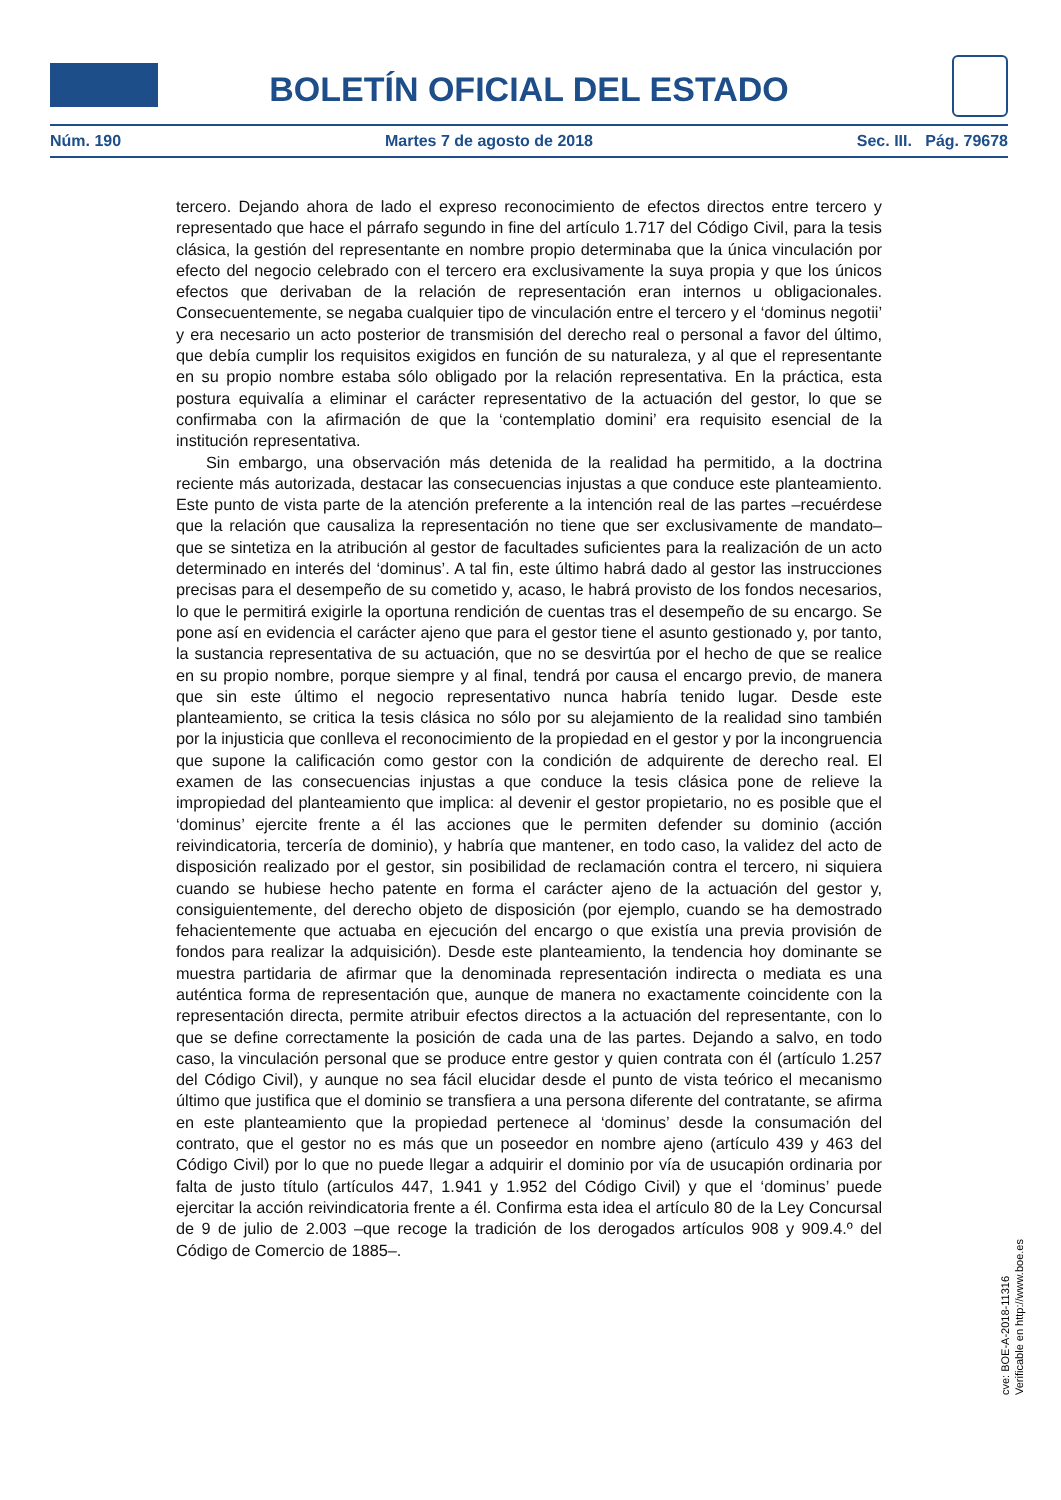BOLETÍN OFICIAL DEL ESTADO
Núm. 190 Martes 7 de agosto de 2018 Sec. III. Pág. 79678
tercero. Dejando ahora de lado el expreso reconocimiento de efectos directos entre tercero y representado que hace el párrafo segundo in fine del artículo 1.717 del Código Civil, para la tesis clásica, la gestión del representante en nombre propio determinaba que la única vinculación por efecto del negocio celebrado con el tercero era exclusivamente la suya propia y que los únicos efectos que derivaban de la relación de representación eran internos u obligacionales. Consecuentemente, se negaba cualquier tipo de vinculación entre el tercero y el ‘dominus negotii’ y era necesario un acto posterior de transmisión del derecho real o personal a favor del último, que debía cumplir los requisitos exigidos en función de su naturaleza, y al que el representante en su propio nombre estaba sólo obligado por la relación representativa. En la práctica, esta postura equivalía a eliminar el carácter representativo de la actuación del gestor, lo que se confirmaba con la afirmación de que la ‘contemplatio domini’ era requisito esencial de la institución representativa.
Sin embargo, una observación más detenida de la realidad ha permitido, a la doctrina reciente más autorizada, destacar las consecuencias injustas a que conduce este planteamiento. Este punto de vista parte de la atención preferente a la intención real de las partes –recuérdese que la relación que causaliza la representación no tiene que ser exclusivamente de mandato– que se sintetiza en la atribución al gestor de facultades suficientes para la realización de un acto determinado en interés del ‘dominus’. A tal fin, este último habrá dado al gestor las instrucciones precisas para el desempeño de su cometido y, acaso, le habrá provisto de los fondos necesarios, lo que le permitirá exigirle la oportuna rendición de cuentas tras el desempeño de su encargo. Se pone así en evidencia el carácter ajeno que para el gestor tiene el asunto gestionado y, por tanto, la sustancia representativa de su actuación, que no se desvirtúa por el hecho de que se realice en su propio nombre, porque siempre y al final, tendrá por causa el encargo previo, de manera que sin este último el negocio representativo nunca habría tenido lugar. Desde este planteamiento, se critica la tesis clásica no sólo por su alejamiento de la realidad sino también por la injusticia que conlleva el reconocimiento de la propiedad en el gestor y por la incongruencia que supone la calificación como gestor con la condición de adquirente de derecho real. El examen de las consecuencias injustas a que conduce la tesis clásica pone de relieve la impropiedad del planteamiento que implica: al devenir el gestor propietario, no es posible que el ‘dominus’ ejercite frente a él las acciones que le permiten defender su dominio (acción reivindicatoria, tercería de dominio), y habría que mantener, en todo caso, la validez del acto de disposición realizado por el gestor, sin posibilidad de reclamación contra el tercero, ni siquiera cuando se hubiese hecho patente en forma el carácter ajeno de la actuación del gestor y, consiguientemente, del derecho objeto de disposición (por ejemplo, cuando se ha demostrado fehacientemente que actuaba en ejecución del encargo o que existía una previa provisión de fondos para realizar la adquisición). Desde este planteamiento, la tendencia hoy dominante se muestra partidaria de afirmar que la denominada representación indirecta o mediata es una auténtica forma de representación que, aunque de manera no exactamente coincidente con la representación directa, permite atribuir efectos directos a la actuación del representante, con lo que se define correctamente la posición de cada una de las partes. Dejando a salvo, en todo caso, la vinculación personal que se produce entre gestor y quien contrata con él (artículo 1.257 del Código Civil), y aunque no sea fácil elucidar desde el punto de vista teórico el mecanismo último que justifica que el dominio se transfiera a una persona diferente del contratante, se afirma en este planteamiento que la propiedad pertenece al ‘dominus’ desde la consumación del contrato, que el gestor no es más que un poseedor en nombre ajeno (artículo 439 y 463 del Código Civil) por lo que no puede llegar a adquirir el dominio por vía de usucapión ordinaria por falta de justo título (artículos 447, 1.941 y 1.952 del Código Civil) y que el ‘dominus’ puede ejercitar la acción reivindicatoria frente a él. Confirma esta idea el artículo 80 de la Ley Concursal de 9 de julio de 2.003 –que recoge la tradición de los derogados artículos 908 y 909.4.º del Código de Comercio de 1885–.
cve: BOE-A-2018-11316
Verificable en http://www.boe.es